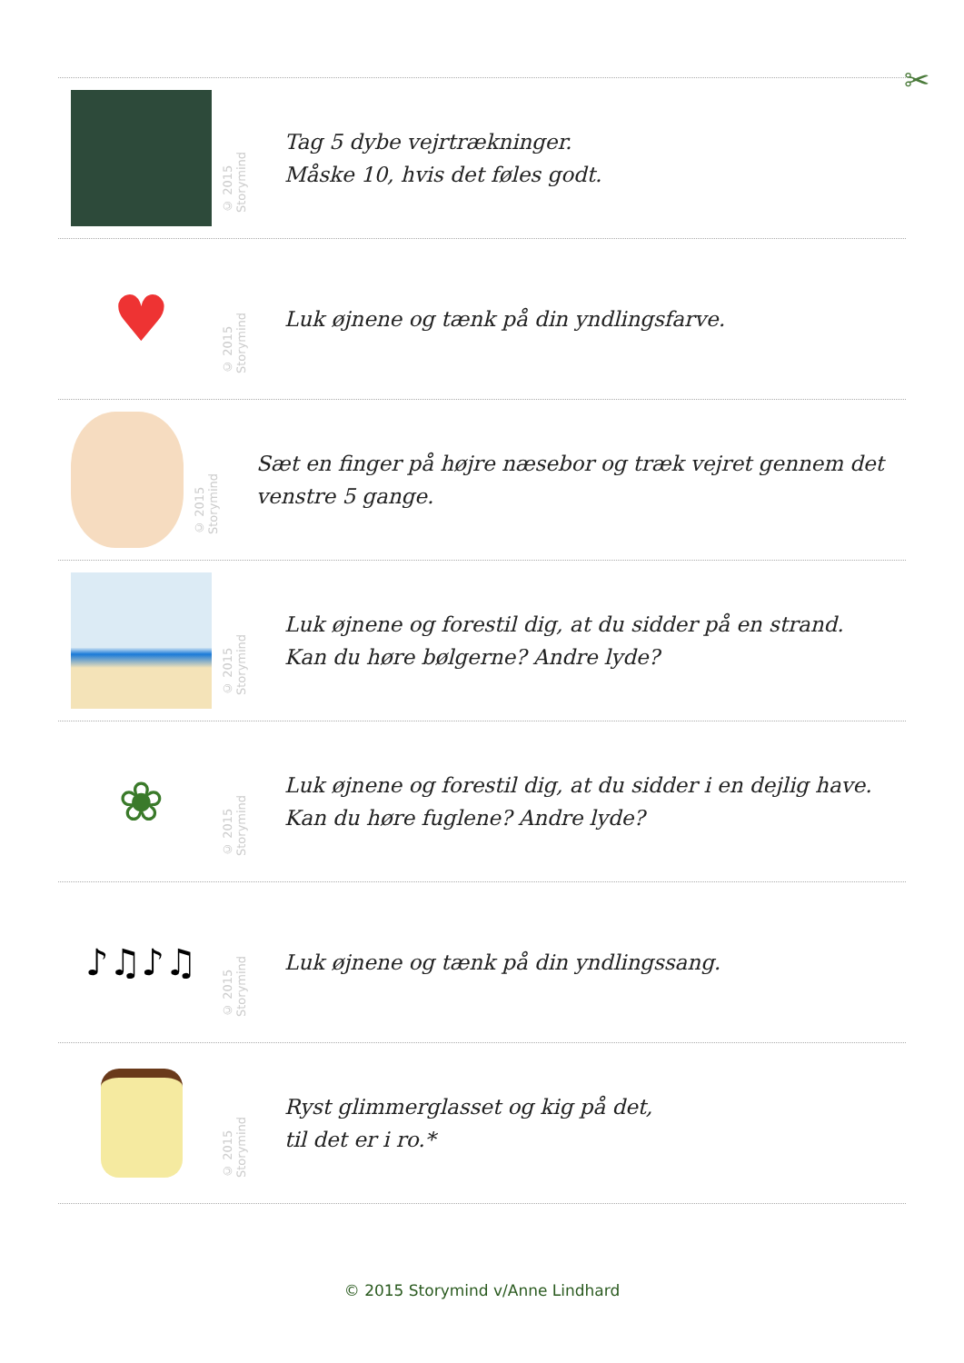✂
© 2015 Storymind
Tag 5 dybe vejrtrækninger.
Måske 10, hvis det føles godt.
♥
© 2015 Storymind
Luk øjnene og tænk på din yndlingsfarve.
© 2015 Storymind
Sæt en finger på højre næsebor og træk vejret gennem det venstre 5 gange.
© 2015 Storymind
Luk øjnene og forestil dig, at du sidder på en strand.
Kan du høre bølgerne? Andre lyde?
❀
© 2015 Storymind
Luk øjnene og forestil dig, at du sidder i en dejlig have.
Kan du høre fuglene? Andre lyde?
♪♫♪♫
© 2015 Storymind
Luk øjnene og tænk på din yndlingssang.
© 2015 Storymind
Ryst glimmerglasset og kig på det,
til det er i ro.*
© 2015 Storymind v/Anne Lindhard